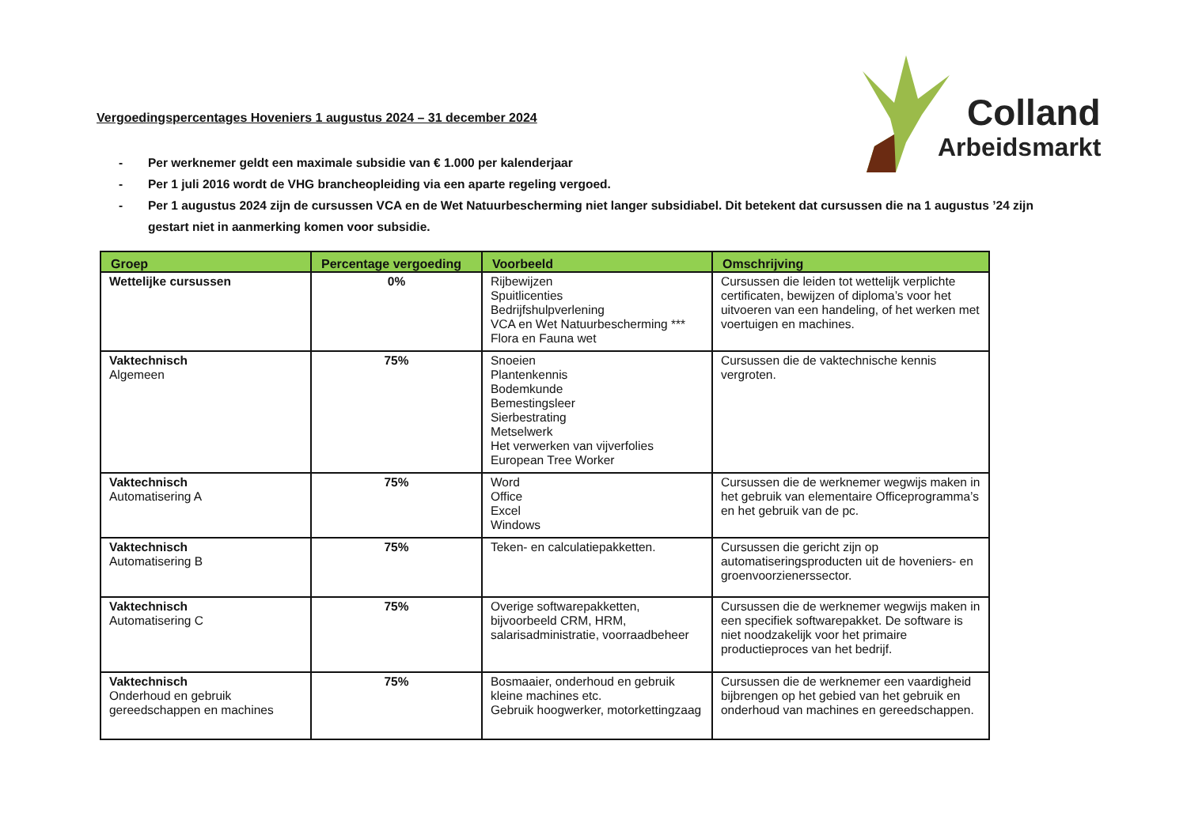Colland
Arbeidsmarkt
Vergoedingspercentages Hoveniers 1 augustus 2024 – 31 december 2024
- Per werknemer geldt een maximale subsidie van € 1.000 per kalenderjaar
- Per 1 juli 2016 wordt de VHG brancheopleiding via een aparte regeling vergoed.
- Per 1 augustus 2024 zijn de cursussen VCA en de Wet Natuurbescherming niet langer subsidiabel. Dit betekent dat cursussen die na 1 augustus ’24 zijn gestart niet in aanmerking komen voor subsidie.
| Groep | Percentage vergoeding | Voorbeeld | Omschrijving |
| --- | --- | --- | --- |
| Wettelijke cursussen | 0% | Rijbewijzen Spuitlicenties Bedrijfshulpverlening VCA en Wet Natuurbescherming *** Flora en Fauna wet | Cursussen die leiden tot wettelijk verplichte certificaten, bewijzen of diploma’s voor het uitvoeren van een handeling, of het werken met voertuigen en machines. |
| Vaktechnisch Algemeen | 75% | Snoeien Plantenkennis Bodemkunde Bemestingsleer Sierbestrating Metselwerk Het verwerken van vijverfolies European Tree Worker | Cursussen die de vaktechnische kennis vergroten. |
| Vaktechnisch Automatisering A | 75% | Word Office Excel Windows | Cursussen die de werknemer wegwijs maken in het gebruik van elementaire Officeprogramma’s en het gebruik van de pc. |
| Vaktechnisch Automatisering B | 75% | Teken- en calculatiepakketten. | Cursussen die gericht zijn op automatiseringsproducten uit de hoveniers- en groenvoorzienerssector. |
| Vaktechnisch Automatisering C | 75% | Overige softwarepakketten, bijvoorbeeld CRM, HRM, salarisadministratie, voorraadbeheer | Cursussen die de werknemer wegwijs maken in een specifiek softwarepakket. De software is niet noodzakelijk voor het primaire productieproces van het bedrijf. |
| Vaktechnisch Onderhoud en gebruik gereedschappen en machines | 75% | Bosmaaier, onderhoud en gebruik kleine machines etc. Gebruik hoogwerker, motorkettingzaag | Cursussen die de werknemer een vaardigheid bijbrengen op het gebied van het gebruik en onderhoud van machines en gereedschappen. |